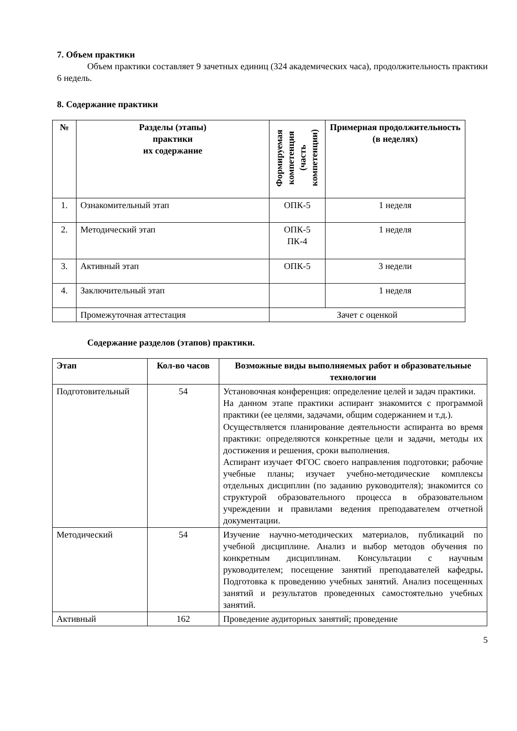7. Объем практики
Объем практики составляет 9 зачетных единиц (324 академических часа), продолжительность практики 6 недель.
8. Содержание практики
| № | Разделы (этапы) практики их содержание | Формируемая компетенция (часть компетенции) | Примерная продолжительность (в неделях) |
| --- | --- | --- | --- |
| 1. | Ознакомительный этап | ОПК-5 | 1 неделя |
| 2. | Методический этап | ОПК-5 ПК-4 | 1 неделя |
| 3. | Активный этап | ОПК-5 | 3 недели |
| 4. | Заключительный этап | | 1 неделя |
| | Промежуточная аттестация | Зачет с оценкой | |
Содержание разделов (этапов) практики.
| Этап | Кол-во часов | Возможные виды выполняемых работ и образовательные технологии |
| --- | --- | --- |
| Подготовительный | 54 | Установочная конференция: определение целей и задач практики. На данном этапе практики аспирант знакомится с программой практики (ее целями, задачами, общим содержанием и т.д.). Осуществляется планирование деятельности аспиранта во время практики: определяются конкретные цели и задачи, методы их достижения и решения, сроки выполнения. Аспирант изучает ФГОС своего направления подготовки; рабочие учебные планы; изучает учебно-методические комплексы отдельных дисциплин (по заданию руководителя); знакомится со структурой образовательного процесса в образовательном учреждении и правилами ведения преподавателем отчетной документации. |
| Методический | 54 | Изучение научно-методических материалов, публикаций по учебной дисциплине. Анализ и выбор методов обучения по конкретным дисциплинам. Консультации с научным руководителем; посещение занятий преподавателей кафедры . Подготовка к проведению учебных занятий. Анализ посещенных занятий и результатов проведенных самостоятельно учебных занятий. |
| Активный | 162 | Проведение аудиторных занятий; проведение |
5